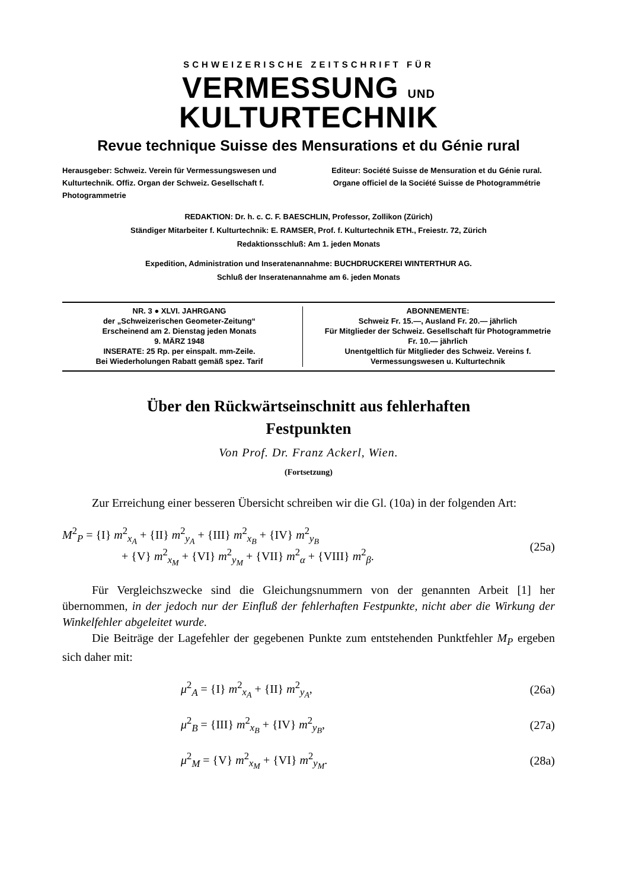SCHWEIZERISCHE ZEITSCHRIFT FÜR
VERMESSUNG UND KULTURTECHNIK
Revue technique Suisse des Mensurations et du Génie rural
Herausgeber: Schweiz. Verein für Vermessungswesen und Kulturtechnik. Offiz. Organ der Schweiz. Gesellschaft f. Photogrammetrie
Editeur: Société Suisse de Mensuration et du Génie rural. Organe officiel de la Société Suisse de Photogrammétrie
REDAKTION: Dr. h. c. C. F. BAESCHLIN, Professor, Zollikon (Zürich)
Ständiger Mitarbeiter f. Kulturtechnik: E. RAMSER, Prof. f. Kulturtechnik ETH., Freiestr. 72, Zürich
Redaktionsschluß: Am 1. jeden Monats
Expedition, Administration und Inseratenannahme: BUCHDRUCKEREI WINTERTHUR AG.
Schluß der Inseratenannahme am 6. jeden Monats
NR. 3 ● XLVI. JAHRGANG
der „Schweizerischen Geometer-Zeitung“
Erscheinend am 2. Dienstag jeden Monats
9. MÄRZ 1948
INSERATE: 25 Rp. per einspalt. mm-Zeile.
Bei Wiederholungen Rabatt gemäß spez. Tarif
ABONNEMENTE:
Schweiz Fr. 15.—, Ausland Fr. 20.— jährlich
Für Mitglieder der Schweiz. Gesellschaft für Photogrammetrie Fr. 10.— jährlich
Unentgeltlich für Mitglieder des Schweiz. Vereins f. Vermessungswesen u. Kulturtechnik
Über den Rückwärtseinschnitt aus fehlerhaften
Festpunkten
Von Prof. Dr. Franz Ackerl, Wien.
(Fortsetzung)
Zur Erreichung einer besseren Übersicht schreiben wir die Gl. (10a) in der folgenden Art:
M<sup>2</sup><sub>P</sub> = {I} m<sup>2</sup><sub>x<sub>A</sub></sub> + {II} m<sup>2</sup><sub>y<sub>A</sub></sub> + {III} m<sup>2</sup><sub>x<sub>B</sub></sub> + {IV} m<sup>2</sup><sub>y<sub>B</sub></sub>
+ {V} m<sup>2</sup><sub>x<sub>M</sub></sub> + {VI} m<sup>2</sup><sub>y<sub>M</sub></sub> + {VII} m<sup>2</sup><sub>α</sub> + {VIII} m<sup>2</sup><sub>β</sub>.
(25a)
Für Vergleichszwecke sind die Gleichungsnummern von der genannten Arbeit [1] her übernommen, in der jedoch nur der Einfluß der fehlerhaften Festpunkte, nicht aber die Wirkung der Winkelfehler abgeleitet wurde.
Die Beiträge der Lagefehler der gegebenen Punkte zum entstehenden Punktfehler M<sub>P</sub> ergeben sich daher mit:
μ<sup>2</sup><sub>A</sub> = {I} m<sup>2</sup><sub>x<sub>A</sub></sub> + {II} m<sup>2</sup><sub>y<sub>A</sub></sub>, (26a)
μ<sup>2</sup><sub>B</sub> = {III} m<sup>2</sup><sub>x<sub>B</sub></sub> + {IV} m<sup>2</sup><sub>y<sub>B</sub></sub>, (27a)
μ<sup>2</sup><sub>M</sub> = {V} m<sup>2</sup><sub>x<sub>M</sub></sub> + {VI} m<sup>2</sup><sub>y<sub>M</sub></sub>. (28a)